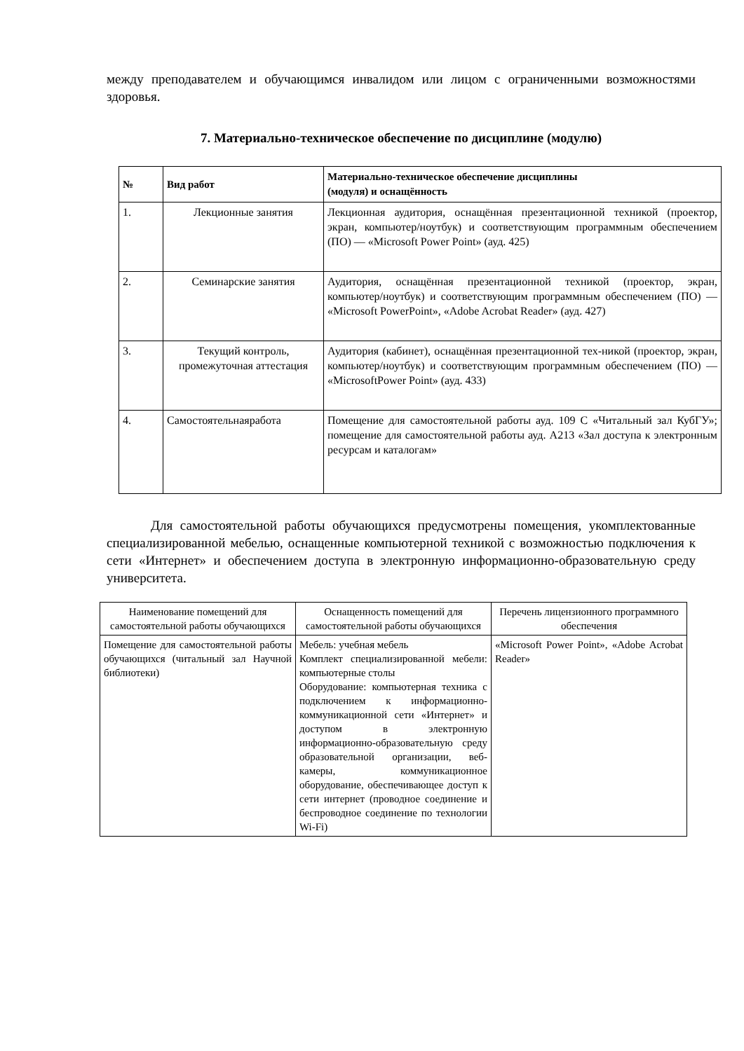между преподавателем и обучающимся инвалидом или лицом с ограниченными возможностями здоровья.
7. Материально-техническое обеспечение по дисциплине (модулю)
| № | Вид работ | Материально-техническое обеспечение дисциплины (модуля) и оснащённость |
| --- | --- | --- |
| 1. | Лекционные занятия | Лекционная аудитория, оснащённая презентационной техникой (проектор, экран, компьютер/ноутбук) и соответствующим программным обеспечением (ПО) — «Microsoft Power Point» (ауд. 425) |
| 2. | Семинарские занятия | Аудитория, оснащённая презентационной техникой (проектор, экран, компьютер/ноутбук) и соответствующим программным обеспечением (ПО) — «Microsoft PowerPoint», «Adobe Acrobat Reader» (ауд. 427) |
| 3. | Текущий контроль, промежуточная аттестация | Аудитория (кабинет), оснащённая презентационной тех-никой (проектор, экран, компьютер/ноутбук) и соответствующим программным обеспечением (ПО) — «MicrosoftPower Point» (ауд. 433) |
| 4. | Самостоятельнаяработа | Помещение для самостоятельной работы ауд. 109 С «Читальный зал КубГУ»; помещение для самостоятельной работы ауд. А213 «Зал доступа к электронным ресурсам и каталогам» |
Для самостоятельной работы обучающихся предусмотрены помещения, укомплектованные специализированной мебелью, оснащенные компьютерной техникой с возможностью подключения к сети «Интернет» и обеспечением доступа в электронную информационно-образовательную среду университета.
| Наименование помещений для самостоятельной работы обучающихся | Оснащенность помещений для самостоятельной работы обучающихся | Перечень лицензионного программного обеспечения |
| --- | --- | --- |
| Помещение для самостоятельной работы обучающихся (читальный зал Научной библиотеки) | Мебель: учебная мебель Комплект специализированной мебели: компьютерные столы Оборудование: компьютерная техника с подключением к информационно-коммуникационной сети «Интернет» и доступом в электронную информационно-образовательную среду образовательной организации, веб-камеры, коммуникационное оборудование, обеспечивающее доступ к сети интернет (проводное соединение и беспроводное соединение по технологии Wi-Fi) | «Microsoft Power Point», «Adobe Acrobat Reader» |